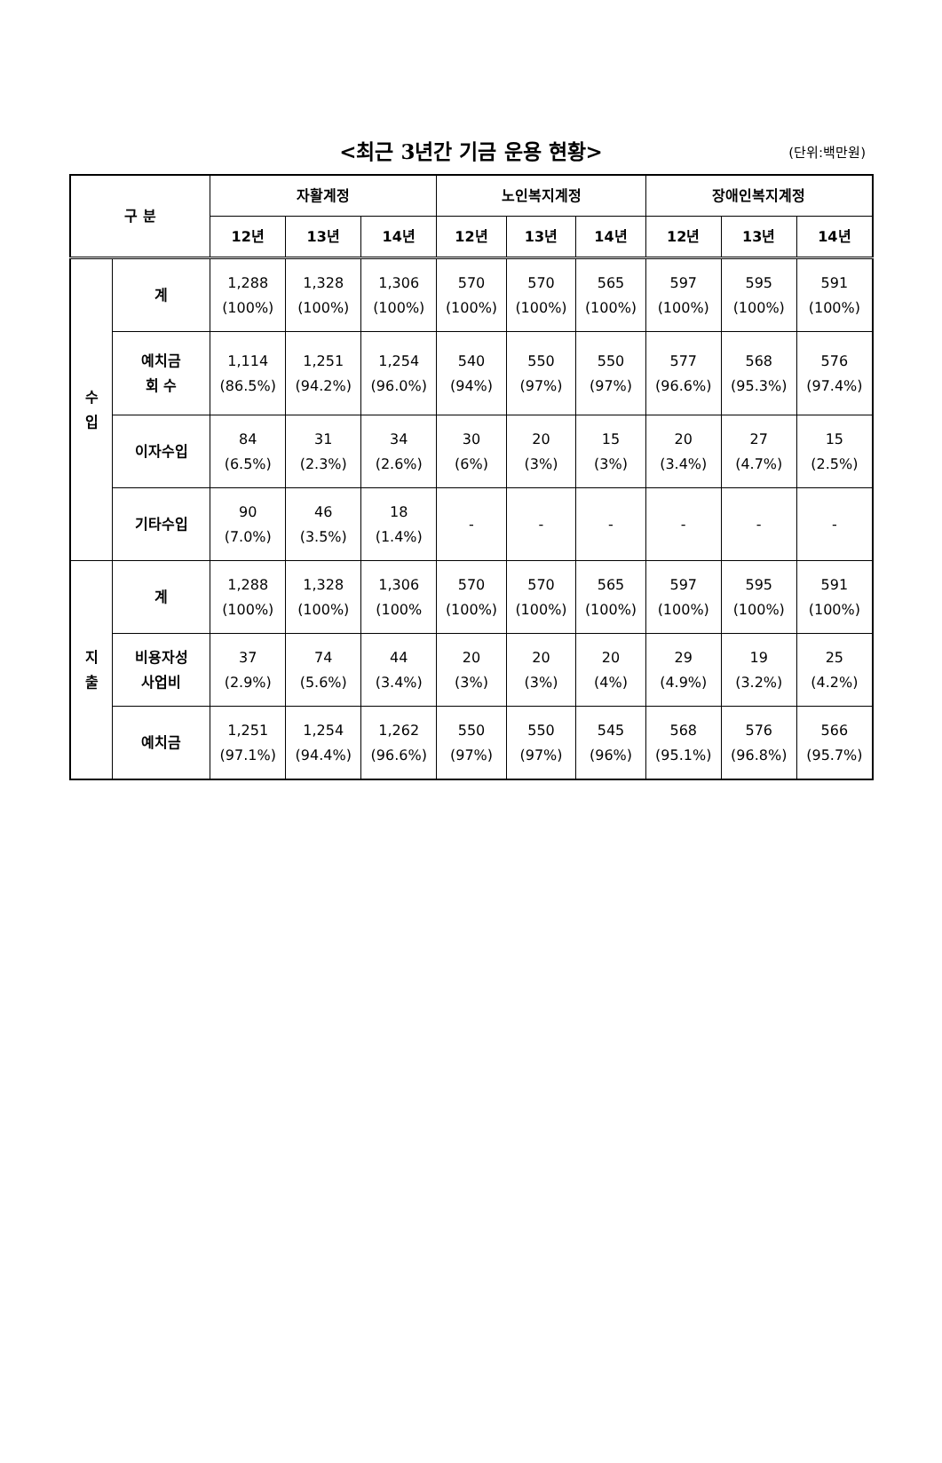<최근 3년간 기금 운용 현황>
(단위:백만원)
| 구 분 | | 자활계정 | | | 노인복지계정 | | | 장애인복지계정 | | |
| --- | --- | --- | --- | --- | --- | --- | --- | --- | --- | --- |
| | | 12년 | 13년 | 14년 | 12년 | 13년 | 14년 | 12년 | 13년 | 14년 |
| 수 입 | 계 | 1,288 (100%) | 1,328 (100%) | 1,306 (100%) | 570 (100%) | 570 (100%) | 565 (100%) | 597 (100%) | 595 (100%) | 591 (100%) |
| | 예치금 회 수 | 1,114 (86.5%) | 1,251 (94.2%) | 1,254 (96.0%) | 540 (94%) | 550 (97%) | 550 (97%) | 577 (96.6%) | 568 (95.3%) | 576 (97.4%) |
| | 이자수입 | 84 (6.5%) | 31 (2.3%) | 34 (2.6%) | 30 (6%) | 20 (3%) | 15 (3%) | 20 (3.4%) | 27 (4.7%) | 15 (2.5%) |
| | 기타수입 | 90 (7.0%) | 46 (3.5%) | 18 (1.4%) | - | - | - | - | - | - |
| 지 출 | 계 | 1,288 (100%) | 1,328 (100%) | 1,306 (100% | 570 (100%) | 570 (100%) | 565 (100%) | 597 (100%) | 595 (100%) | 591 (100%) |
| | 비용자성 사업비 | 37 (2.9%) | 74 (5.6%) | 44 (3.4%) | 20 (3%) | 20 (3%) | 20 (4%) | 29 (4.9%) | 19 (3.2%) | 25 (4.2%) |
| | 예치금 | 1,251 (97.1%) | 1,254 (94.4%) | 1,262 (96.6%) | 550 (97%) | 550 (97%) | 545 (96%) | 568 (95.1%) | 576 (96.8%) | 566 (95.7%) |